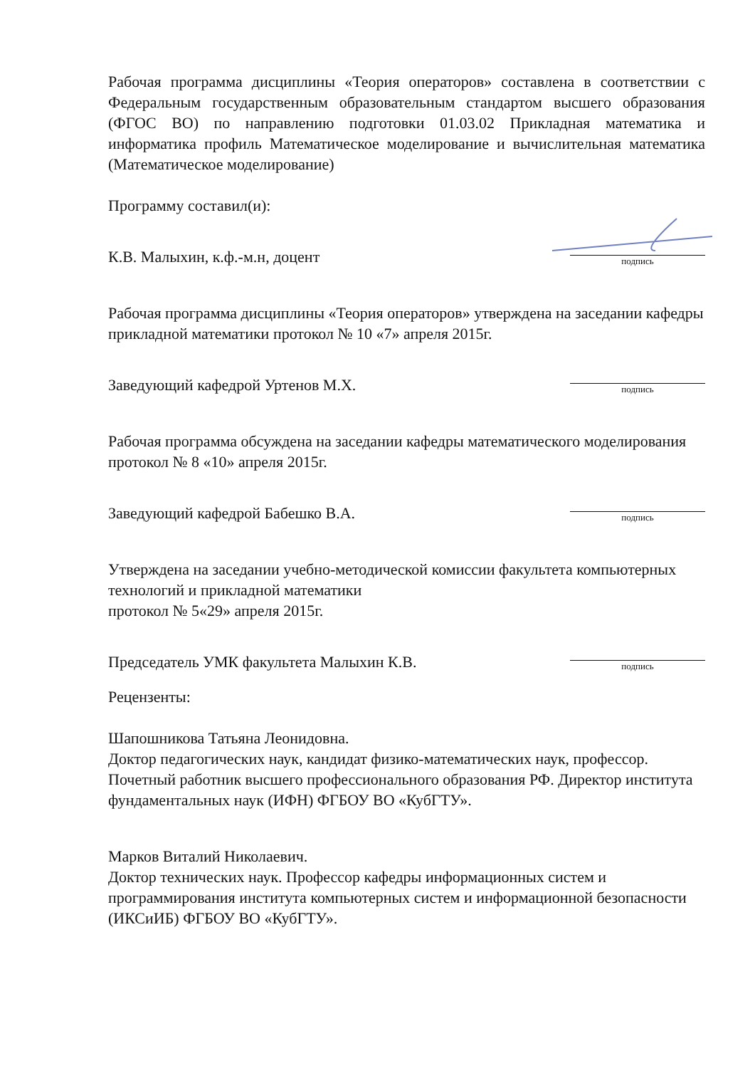Рабочая программа дисциплины «Теория операторов» составлена в соответствии с Федеральным государственным образовательным стандартом высшего образования (ФГОС ВО) по направлению подготовки 01.03.02 Прикладная математика и информатика профиль Математическое моделирование и вычислительная математика (Математическое моделирование)
Программу составил(и):
К.В. Малыхин, к.ф.-м.н, доцент
подпись
Рабочая программа дисциплины «Теория операторов» утверждена на заседании кафедры прикладной математики протокол № 10 «7» апреля 2015г.
Заведующий кафедрой Уртенов М.Х.
подпись
Рабочая программа обсуждена на заседании кафедры математического моделирования протокол № 8 «10» апреля 2015г.
Заведующий кафедрой Бабешко В.А.
подпись
Утверждена на заседании учебно-методической комиссии факультета компьютерных технологий и прикладной математики
протокол № 5«29» апреля 2015г.
Председатель УМК факультета Малыхин К.В.
подпись
Рецензенты:
Шапошникова Татьяна Леонидовна.
Доктор педагогических наук, кандидат физико-математических наук, профессор. Почетный работник высшего профессионального образования РФ. Директор института фундаментальных наук (ИФН) ФГБОУ ВО «КубГТУ».
Марков Виталий Николаевич.
Доктор технических наук. Профессор кафедры информационных систем и программирования института компьютерных систем и информационной безопасности (ИКСиИБ) ФГБОУ ВО «КубГТУ».